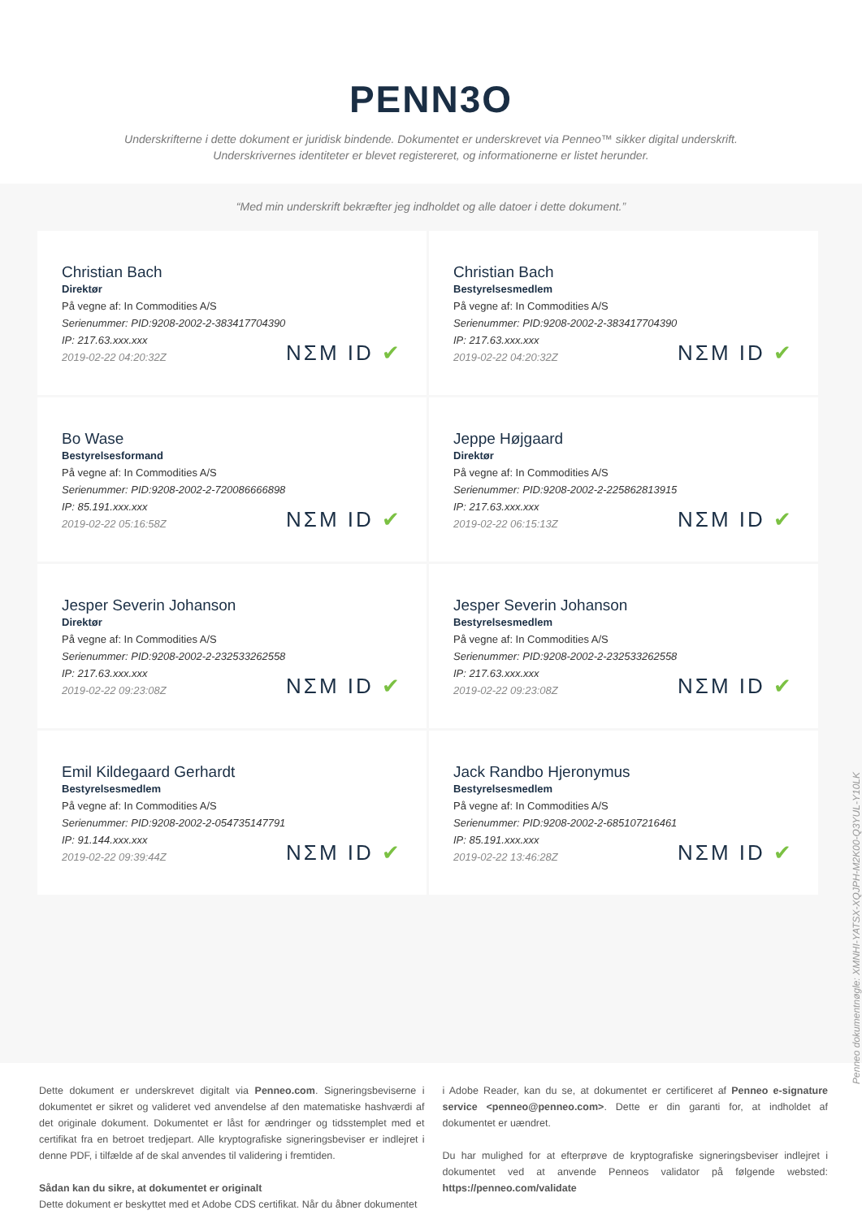PENN3O
Underskrifterne i dette dokument er juridisk bindende. Dokumentet er underskrevet via Penneo™ sikker digital underskrift.
Underskrivernes identiteter er blevet registereret, og informationerne er listet herunder.
“Med min underskrift bekræfter jeg indholdet og alle datoer i dette dokument.”
Christian Bach
Direktør
På vegne af: In Commodities A/S
Serienummer: PID:9208-2002-2-383417704390
IP: 217.63.xxx.xxx
2019-02-22 04:20:32Z
NΣM ID ✔
Christian Bach
Bestyrelsesmedlem
På vegne af: In Commodities A/S
Serienummer: PID:9208-2002-2-383417704390
IP: 217.63.xxx.xxx
2019-02-22 04:20:32Z
NΣM ID ✔
Bo Wase
Bestyrelsesformand
På vegne af: In Commodities A/S
Serienummer: PID:9208-2002-2-720086666898
IP: 85.191.xxx.xxx
2019-02-22 05:16:58Z
NΣM ID ✔
Jeppe Højgaard
Direktør
På vegne af: In Commodities A/S
Serienummer: PID:9208-2002-2-225862813915
IP: 217.63.xxx.xxx
2019-02-22 06:15:13Z
NΣM ID ✔
Jesper Severin Johanson
Direktør
På vegne af: In Commodities A/S
Serienummer: PID:9208-2002-2-232533262558
IP: 217.63.xxx.xxx
2019-02-22 09:23:08Z
NΣM ID ✔
Jesper Severin Johanson
Bestyrelsesmedlem
På vegne af: In Commodities A/S
Serienummer: PID:9208-2002-2-232533262558
IP: 217.63.xxx.xxx
2019-02-22 09:23:08Z
NΣM ID ✔
Emil Kildegaard Gerhardt
Bestyrelsesmedlem
På vegne af: In Commodities A/S
Serienummer: PID:9208-2002-2-054735147791
IP: 91.144.xxx.xxx
2019-02-22 09:39:44Z
NΣM ID ✔
Jack Randbo Hjeronymus
Bestyrelsesmedlem
På vegne af: In Commodities A/S
Serienummer: PID:9208-2002-2-685107216461
IP: 85.191.xxx.xxx
2019-02-22 13:46:28Z
NΣM ID ✔
Penneo dokumentnøgle: XMNHI-YATSX-XQJPH-M2K00-Q3YUL-Y10LK
Dette dokument er underskrevet digitalt via Penneo.com. Signeringsbeviserne i dokumentet er sikret og valideret ved anvendelse af den matematiske hashværdi af det originale dokument. Dokumentet er låst for ændringer og tidsstemplet med et certifikat fra en betroet tredjepart. Alle kryptografiske signeringsbeviser er indlejret i denne PDF, i tilfælde af de skal anvendes til validering i fremtiden.
Sådan kan du sikre, at dokumentet er originalt
Dette dokument er beskyttet med et Adobe CDS certifikat. Når du åbner dokumentet
i Adobe Reader, kan du se, at dokumentet er certificeret af Penneo e-signature service <penneo@penneo.com>. Dette er din garanti for, at indholdet af dokumentet er uændret.
Du har mulighed for at efterprøve de kryptografiske signeringsbeviser indlejret i dokumentet ved at anvende Penneos validator på følgende websted: https://penneo.com/validate